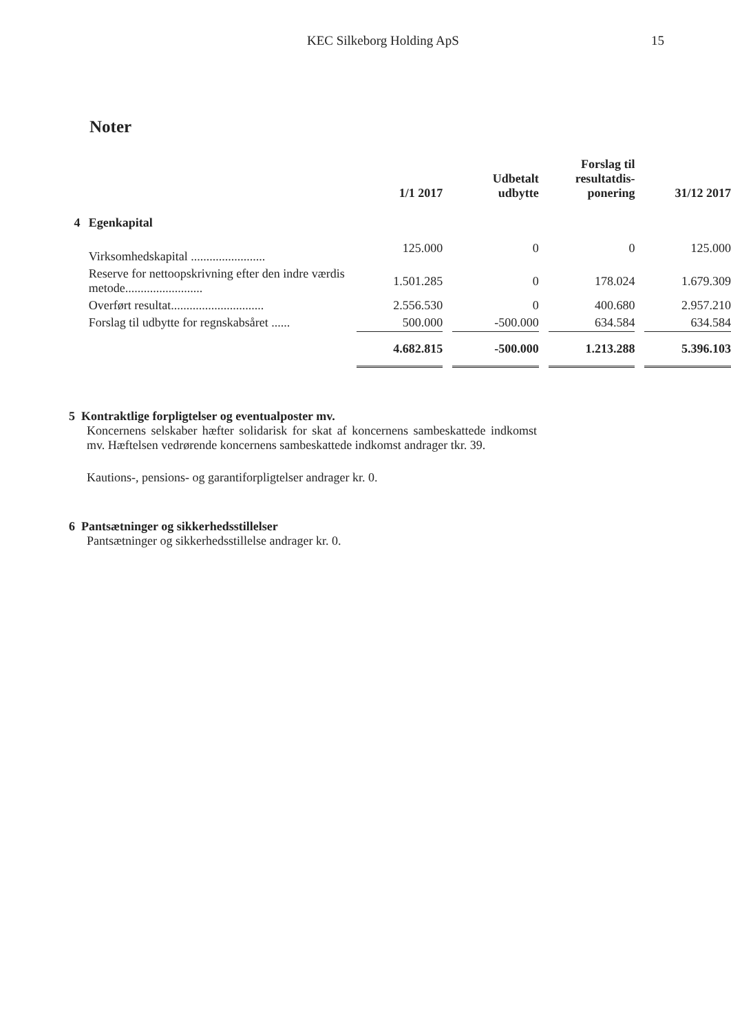KEC Silkeborg Holding ApS 15
Noter
| | | 1/1 2017 | | Udbetalt udbytte | | Forslag til resultatdis-ponering | | 31/12 2017 |
| --- | --- | --- | --- | --- | --- | --- | --- | --- |
| 4 | Egenkapital | | | | | | | |
| | Virksomhedskapital ........................ | 125.000 | | 0 | | 0 | | 125.000 |
| | Reserve for nettoopskrivning efter den indre værdis metode......................... | 1.501.285 | | 0 | | 178.024 | | 1.679.309 |
| | Overført resultat.............................. | 2.556.530 | | 0 | | 400.680 | | 2.957.210 |
| | Forslag til udbytte for regnskabsåret ...... | 500.000 | | -500.000 | | 634.584 | | 634.584 |
| | | 4.682.815 | | -500.000 | | 1.213.288 | | 5.396.103 |
5 Kontraktlige forpligtelser og eventualposter mv.
Koncernens selskaber hæfter solidarisk for skat af koncernens sambeskattede indkomst mv. Hæftelsen vedrørende koncernens sambeskattede indkomst andrager tkr. 39.
Kautions-, pensions- og garantiforpligtelser andrager kr. 0.
6 Pantsætninger og sikkerhedsstillelser
Pantsætninger og sikkerhedsstillelse andrager kr. 0.